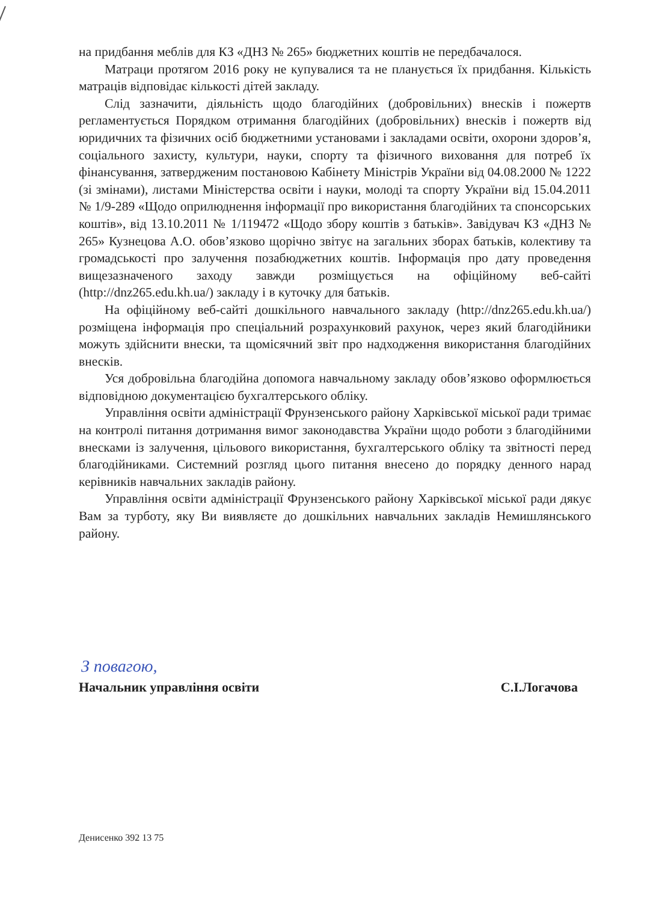на придбання меблів для КЗ «ДНЗ № 265» бюджетних коштів не передбачалося.
Матраци протягом 2016 року не купувалися та не планується їх придбання. Кількість матраців відповідає кількості дітей закладу.
Слід зазначити, діяльність щодо благодійних (добровільних) внесків і пожертв регламентується Порядком отримання благодійних (добровільних) внесків і пожертв від юридичних та фізичних осіб бюджетними установами і закладами освіти, охорони здоров’я, соціального захисту, культури, науки, спорту та фізичного виховання для потреб їх фінансування, затвердженим постановою Кабінету Міністрів України від 04.08.2000 № 1222 (зі змінами), листами Міністерства освіти і науки, молоді та спорту України від 15.04.2011 № 1/9-289 «Щодо оприлюднення інформації про використання благодійних та спонсорських коштів», від 13.10.2011 № 1/119472 «Щодо збору коштів з батьків». Завідувач КЗ «ДНЗ № 265» Кузнецова А.О. обов’язково щорічно звітує на загальних зборах батьків, колективу та громадськості про залучення позабюджетних коштів. Інформація про дату проведення вищезазначеного заходу завжди розміщується на офіційному веб-сайті (http://dnz265.edu.kh.ua/) закладу і в куточку для батьків.
На офіційному веб-сайті дошкільного навчального закладу (http://dnz265.edu.kh.ua/) розміщена інформація про спеціальний розрахунковий рахунок, через який благодійники можуть здійснити внески, та щомісячний звіт про надходження використання благодійних внесків.
Уся добровільна благодійна допомога навчальному закладу обов’язково оформлюється відповідною документацією бухгалтерського обліку.
Управління освіти адміністрації Фрунзенського району Харківської міської ради тримає на контролі питання дотримання вимог законодавства України щодо роботи з благодійними внесками із залучення, цільового використання, бухгалтерського обліку та звітності перед благодійниками. Системний розгляд цього питання внесено до порядку денного нарад керівників навчальних закладів району.
Управління освіти адміністрації Фрунзенського району Харківської міської ради дякує Вам за турботу, яку Ви виявляєте до дошкільних навчальних закладів Немишлянського району.
З повагою,
Начальник управління освіти С.І.Логачова
Денисенко 392 13 75